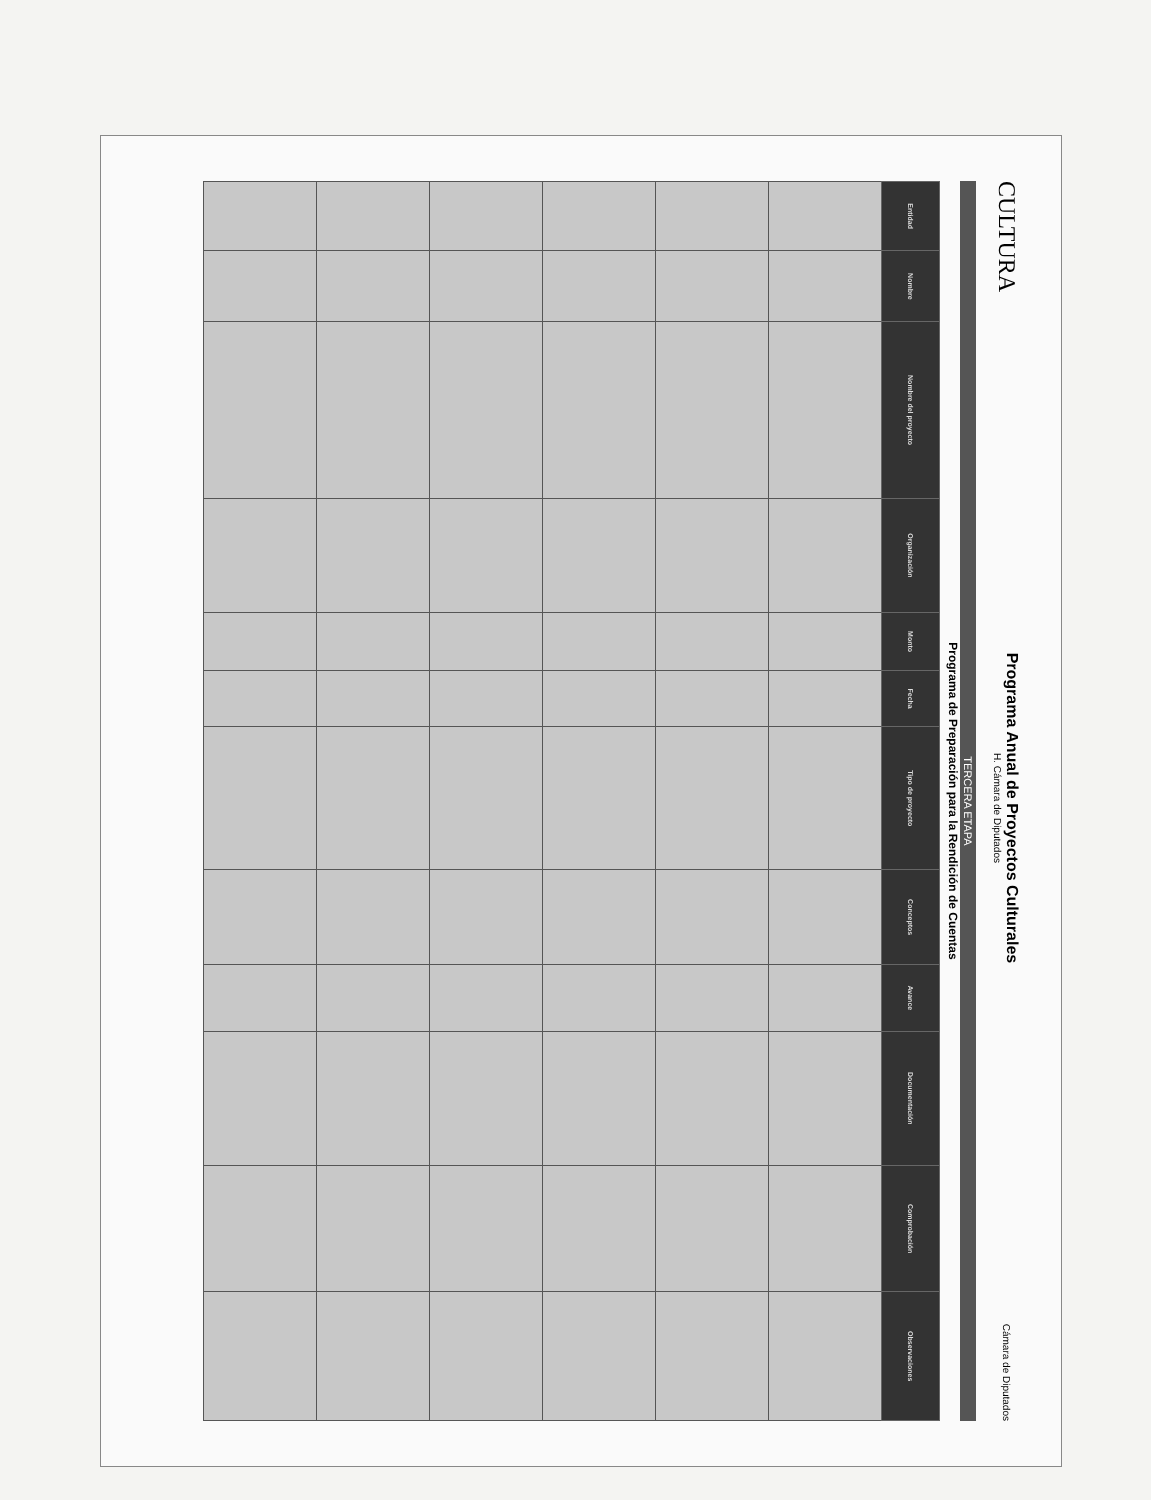CULTURA
Programa Anual de Proyectos Culturales
H. Cámara de Diputados
Cámara de Diputados
TERCERA ETAPA
Programa de Preparación para la Rendición de Cuentas
| Entidad | Nombre | Nombre del proyecto | Organización | Monto | Fecha | Tipo de proyecto | Conceptos | Avance | Documentación | Comprobación | Observaciones |
| --- | --- | --- | --- | --- | --- | --- | --- | --- | --- | --- | --- |